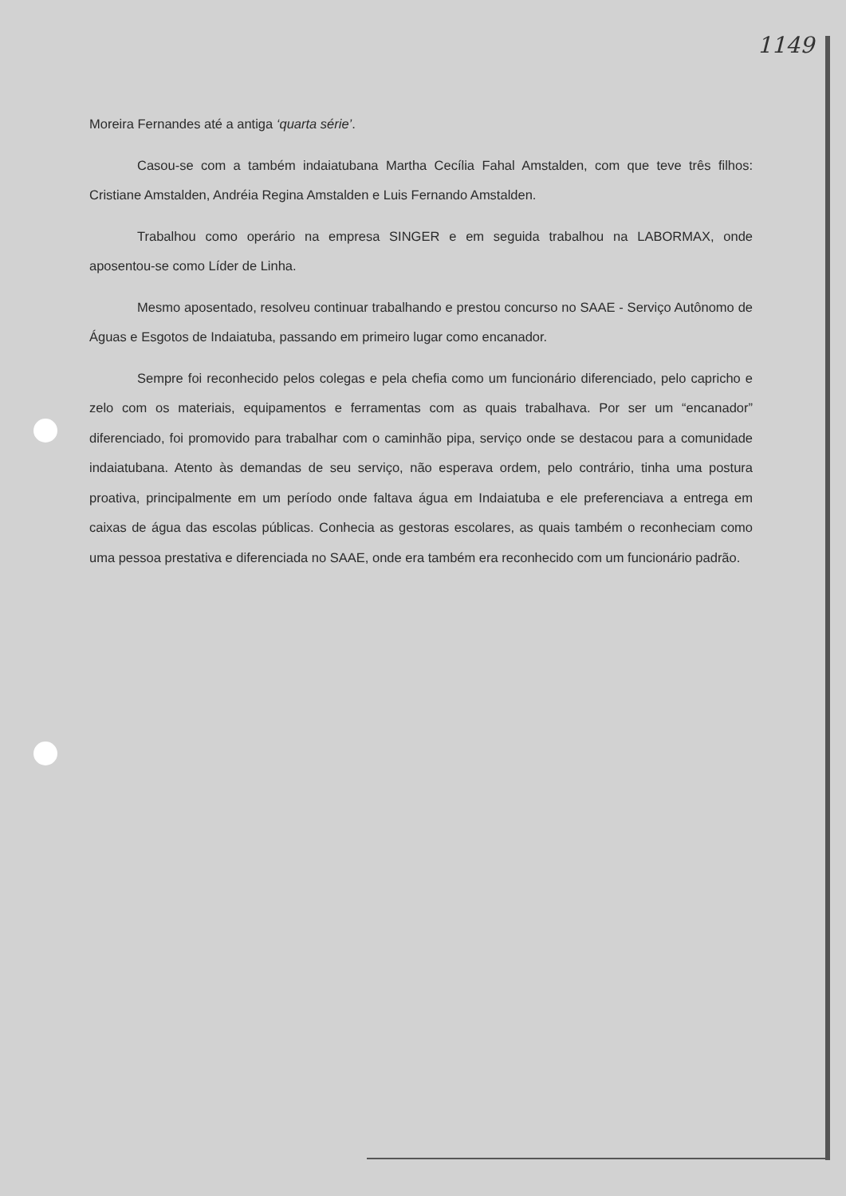1149
Moreira Fernandes até a antiga ‘quarta série’.
Casou-se com a também indaiatubana Martha Cecília Fahal Amstalden, com que teve três filhos: Cristiane Amstalden, Andréia Regina Amstalden e Luis Fernando Amstalden.
Trabalhou como operário na empresa SINGER e em seguida trabalhou na LABORMAX, onde aposentou-se como Líder de Linha.
Mesmo aposentado, resolveu continuar trabalhando e prestou concurso no SAAE - Serviço Autônomo de Águas e Esgotos de Indaiatuba, passando em primeiro lugar como encanador.
Sempre foi reconhecido pelos colegas e pela chefia como um funcionário diferenciado, pelo capricho e zelo com os materiais, equipamentos e ferramentas com as quais trabalhava. Por ser um “encanador” diferenciado, foi promovido para trabalhar com o caminhão pipa, serviço onde se destacou para a comunidade indaiatubana. Atento às demandas de seu serviço, não esperava ordem, pelo contrário, tinha uma postura proativa, principalmente em um período onde faltava água em Indaiatuba e ele preferenciava a entrega em caixas de água das escolas públicas. Conhecia as gestoras escolares, as quais também o reconheciam como uma pessoa prestativa e diferenciada no SAAE, onde era também era reconhecido com um funcionário padrão.